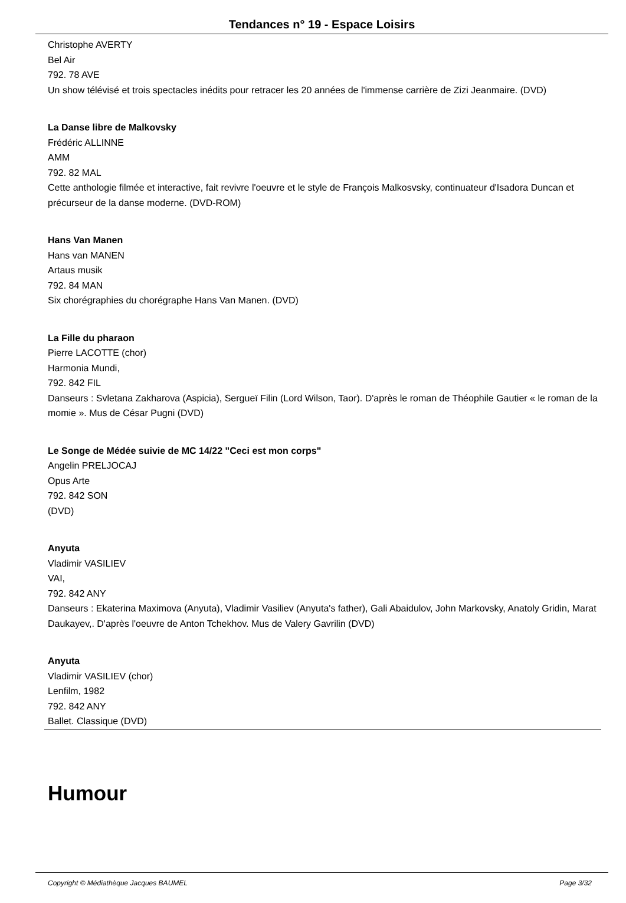Tendances n° 19 - Espace Loisirs
Christophe AVERTY
Bel Air
792. 78 AVE
Un show télévisé et trois spectacles inédits pour retracer les 20 années de l'immense carrière de Zizi Jeanmaire. (DVD)
La Danse libre de Malkovsky
Frédéric ALLINNE
AMM
792. 82 MAL
Cette anthologie filmée et interactive, fait revivre l'oeuvre et le style de François Malkosvsky, continuateur d'Isadora Duncan et précurseur de la danse moderne. (DVD-ROM)
Hans Van Manen
Hans van MANEN
Artaus musik
792. 84 MAN
Six chorégraphies du chorégraphe Hans Van Manen. (DVD)
La Fille du pharaon
Pierre LACOTTE (chor)
Harmonia Mundi,
792. 842 FIL
Danseurs : Svletana Zakharova (Aspicia), Sergueï Filin (Lord Wilson, Taor). D'après le roman de Théophile Gautier « le roman de la momie ». Mus de César Pugni (DVD)
Le Songe de Médée suivie de MC 14/22 "Ceci est mon corps"
Angelin PRELJOCAJ
Opus Arte
792. 842 SON
(DVD)
Anyuta
Vladimir VASILIEV
VAI,
792. 842 ANY
Danseurs : Ekaterina Maximova (Anyuta), Vladimir Vasiliev (Anyuta's father), Gali Abaidulov, John Markovsky, Anatoly Gridin, Marat Daukayev,. D'après l'oeuvre de Anton Tchekhov. Mus de Valery Gavrilin (DVD)
Anyuta
Vladimir VASILIEV (chor)
Lenfilm, 1982
792. 842 ANY
Ballet. Classique (DVD)
Humour
Copyright © Médiathèque Jacques BAUMEL Page 3/32